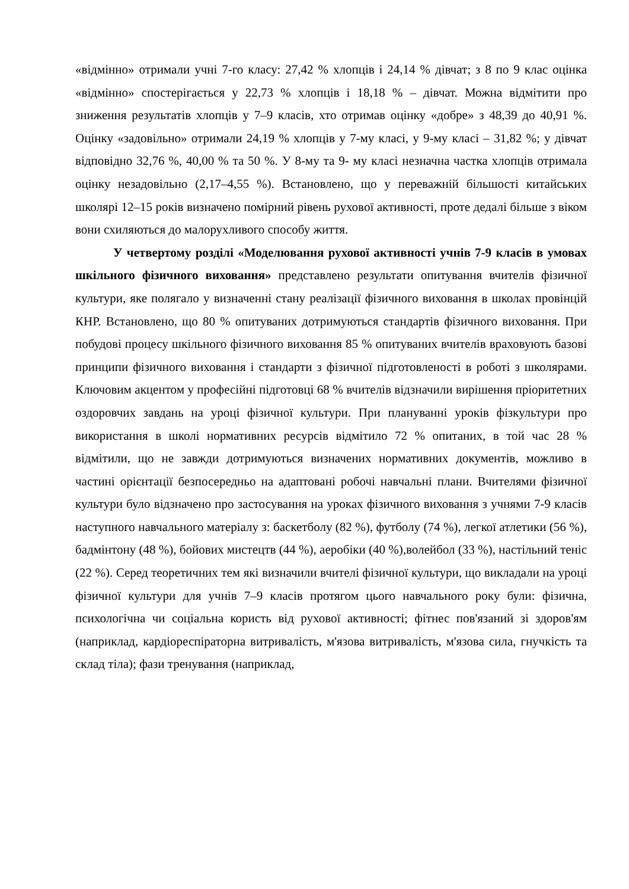«відмінно» отримали учні 7-го класу: 27,42 % хлопців і 24,14 % дівчат; з 8 по 9 клас оцінка «відмінно» спостерігається у 22,73 % хлопців і 18,18 % – дівчат. Можна відмітити про зниження результатів хлопців у 7–9 класів, хто отримав оцінку «добре» з 48,39 до 40,91 %. Оцінку «задовільно» отримали 24,19 % хлопців у 7-му класі, у 9-му класі – 31,82 %; у дівчат відповідно 32,76 %, 40,00 % та 50 %. У 8-му та 9- му класі незначна частка хлопців отримала оцінку незадовільно (2,17–4,55 %). Встановлено, що у переважній більшості китайських школярі 12–15 років визначено помірний рівень рухової активності, проте дедалі більше з віком вони схиляються до малорухливого способу життя.
У четвертому розділі «Моделювання рухової активності учнів 7-9 класів в умовах шкільного фізичного виховання» представлено результати опитування вчителів фізичної культури, яке полягало у визначенні стану реалізації фізичного виховання в школах провінцій КНР. Встановлено, що 80 % опитуваних дотримуються стандартів фізичного виховання. При побудові процесу шкільного фізичного виховання 85 % опитуваних вчителів враховують базові принципи фізичного виховання і стандарти з фізичної підготовленості в роботі з школярами. Ключовим акцентом у професійні підготовці 68 % вчителів відзначили вирішення пріоритетних оздоровчих завдань на уроці фізичної культури. При плануванні уроків фізкультури про використання в школі нормативних ресурсів відмітило 72 % опитаних, в той час 28 % відмітили, що не завжди дотримуються визначених нормативних документів, можливо в частині орієнтації безпосередньо на адаптовані робочі навчальні плани. Вчителями фізичної культури було відзначено про застосування на уроках фізичного виховання з учнями 7-9 класів наступного навчального матеріалу з: баскетболу (82 %), футболу (74 %), легкої атлетики (56 %), бадмінтону (48 %), бойових мистецтв (44 %), аеробіки (40 %),волейбол (33 %), настільний теніс (22 %). Серед теоретичних тем які визначили вчителі фізичної культури, що викладали на уроці фізичної культури для учнів 7–9 класів протягом цього навчального року були: фізична, психологічна чи соціальна користь від рухової активності; фітнес пов'язаний зі здоров'ям (наприклад, кардіореспіраторна витривалість, м'язова витривалість, м'язова сила, гнучкість та склад тіла); фази тренування (наприклад,